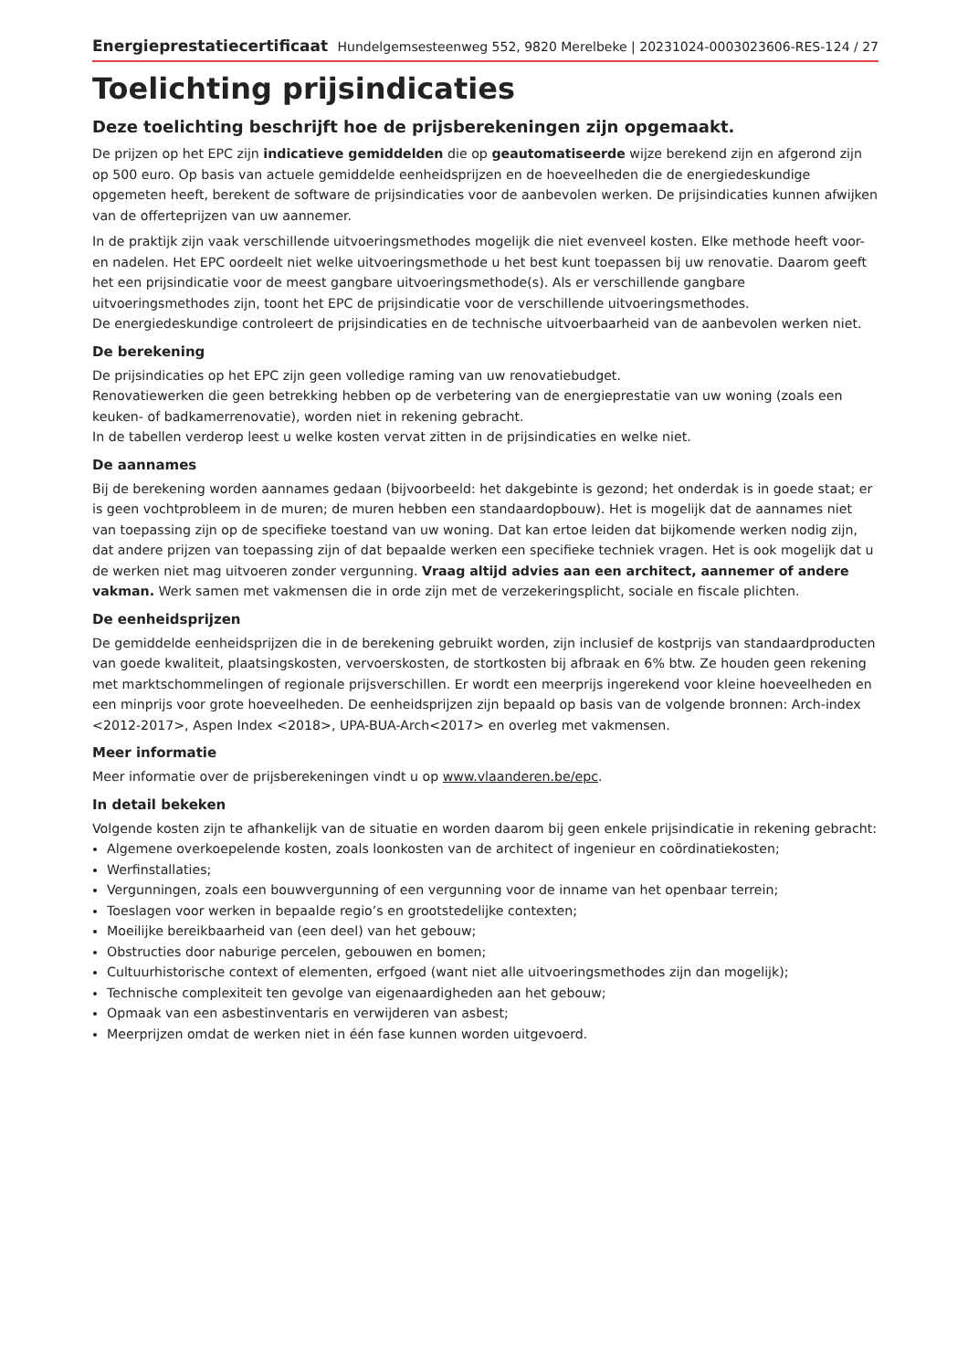Energieprestatiecertificaat Hundelgemsesteenweg 552, 9820 Merelbeke | 20231024-0003023606-RES-1
24 / 27
Toelichting prijsindicaties
Deze toelichting beschrijft hoe de prijsberekeningen zijn opgemaakt.
De prijzen op het EPC zijn indicatieve gemiddelden die op geautomatiseerde wijze berekend zijn en afgerond zijn op 500 euro. Op basis van actuele gemiddelde eenheidsprijzen en de hoeveelheden die de energiedeskundige opgemeten heeft, berekent de software de prijsindicaties voor de aanbevolen werken. De prijsindicaties kunnen afwijken van de offerteprijzen van uw aannemer.
In de praktijk zijn vaak verschillende uitvoeringsmethodes mogelijk die niet evenveel kosten. Elke methode heeft voor- en nadelen. Het EPC oordeelt niet welke uitvoeringsmethode u het best kunt toepassen bij uw renovatie. Daarom geeft het een prijsindicatie voor de meest gangbare uitvoeringsmethode(s). Als er verschillende gangbare uitvoeringsmethodes zijn, toont het EPC de prijsindicatie voor de verschillende uitvoeringsmethodes.
De energiedeskundige controleert de prijsindicaties en de technische uitvoerbaarheid van de aanbevolen werken niet.
De berekening
De prijsindicaties op het EPC zijn geen volledige raming van uw renovatiebudget.
Renovatiewerken die geen betrekking hebben op de verbetering van de energieprestatie van uw woning (zoals een keuken- of badkamerrenovatie), worden niet in rekening gebracht.
In de tabellen verderop leest u welke kosten vervat zitten in de prijsindicaties en welke niet.
De aannames
Bij de berekening worden aannames gedaan (bijvoorbeeld: het dakgebinte is gezond; het onderdak is in goede staat; er is geen vochtprobleem in de muren; de muren hebben een standaardopbouw). Het is mogelijk dat de aannames niet van toepassing zijn op de specifieke toestand van uw woning. Dat kan ertoe leiden dat bijkomende werken nodig zijn, dat andere prijzen van toepassing zijn of dat bepaalde werken een specifieke techniek vragen. Het is ook mogelijk dat u de werken niet mag uitvoeren zonder vergunning. Vraag altijd advies aan een architect, aannemer of andere vakman. Werk samen met vakmensen die in orde zijn met de verzekeringsplicht, sociale en fiscale plichten.
De eenheidsprijzen
De gemiddelde eenheidsprijzen die in de berekening gebruikt worden, zijn inclusief de kostprijs van standaardproducten van goede kwaliteit, plaatsingskosten, vervoerskosten, de stortkosten bij afbraak en 6% btw. Ze houden geen rekening met marktschommelingen of regionale prijsverschillen. Er wordt een meerprijs ingerekend voor kleine hoeveelheden en een minprijs voor grote hoeveelheden. De eenheidsprijzen zijn bepaald op basis van de volgende bronnen: Arch-index <2012-2017>, Aspen Index <2018>, UPA-BUA-Arch<2017> en overleg met vakmensen.
Meer informatie
Meer informatie over de prijsberekeningen vindt u op www.vlaanderen.be/epc.
In detail bekeken
Volgende kosten zijn te afhankelijk van de situatie en worden daarom bij geen enkele prijsindicatie in rekening gebracht:
Algemene overkoepelende kosten, zoals loonkosten van de architect of ingenieur en coördinatiekosten;
Werfinstallaties;
Vergunningen, zoals een bouwvergunning of een vergunning voor de inname van het openbaar terrein;
Toeslagen voor werken in bepaalde regio’s en grootstedelijke contexten;
Moeilijke bereikbaarheid van (een deel) van het gebouw;
Obstructies door naburige percelen, gebouwen en bomen;
Cultuurhistorische context of elementen, erfgoed (want niet alle uitvoeringsmethodes zijn dan mogelijk);
Technische complexiteit ten gevolge van eigenaardigheden aan het gebouw;
Opmaak van een asbestinventaris en verwijderen van asbest;
Meerprijzen omdat de werken niet in één fase kunnen worden uitgevoerd.